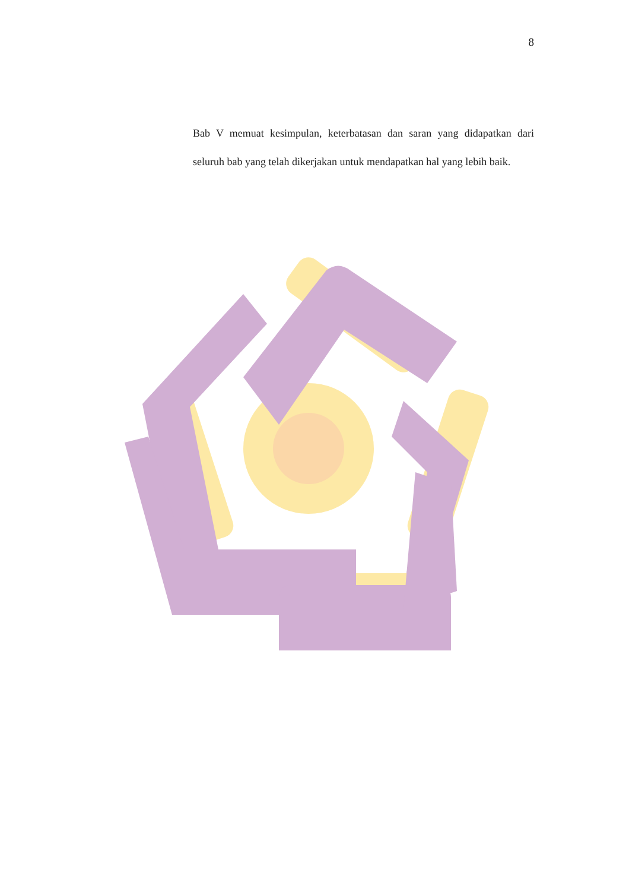8
Bab V memuat kesimpulan, keterbatasan dan saran yang didapatkan dari seluruh bab yang telah dikerjakan untuk mendapatkan hal yang lebih baik.